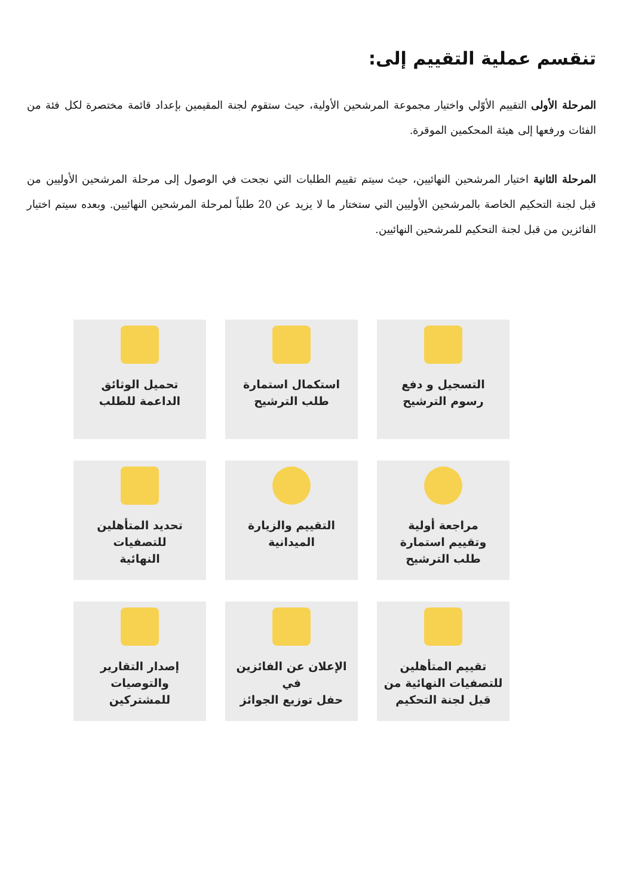تنقسم عملية التقييم إلى:
المرحلة الأولى التقييم الأوّلي واختيار مجموعة المرشحين الأولية، حيث ستقوم لجنة المقيمين بإعداد قائمة مختصرة لكل فئة من الفئات ورفعها إلى هيئة المحكمين الموقرة.
المرحلة الثانية اختيار المرشحين النهائيين، حيث سيتم تقييم الطلبات التي نجحت في الوصول إلى مرحلة المرشحين الأوليين من قبل لجنة التحكيم الخاصة بالمرشحين الأوليين التي ستختار ما لا يزيد عن 20 طلباً لمرحلة المرشحين النهائيين. وبعده سيتم اختيار الفائزين من قبل لجنة التحكيم للمرشحين النهائيين.
التسجيل و دفع
رسوم الترشيح
استكمال استمارة
طلب الترشيح
تحميل الوثائق
الداعمة للطلب
مراجعة أولية
وتقييم استمارة
طلب الترشيح
التقييم والزيارة
الميدانية
تحديد المتأهلين للتصفيات
النهائية
تقييم المتأهلين
للتصفيات النهائية من
قبل لجنة التحكيم
الإعلان عن الفائزين في
حفل توزيع الجوائز
إصدار التقارير والتوصيات
للمشتركين